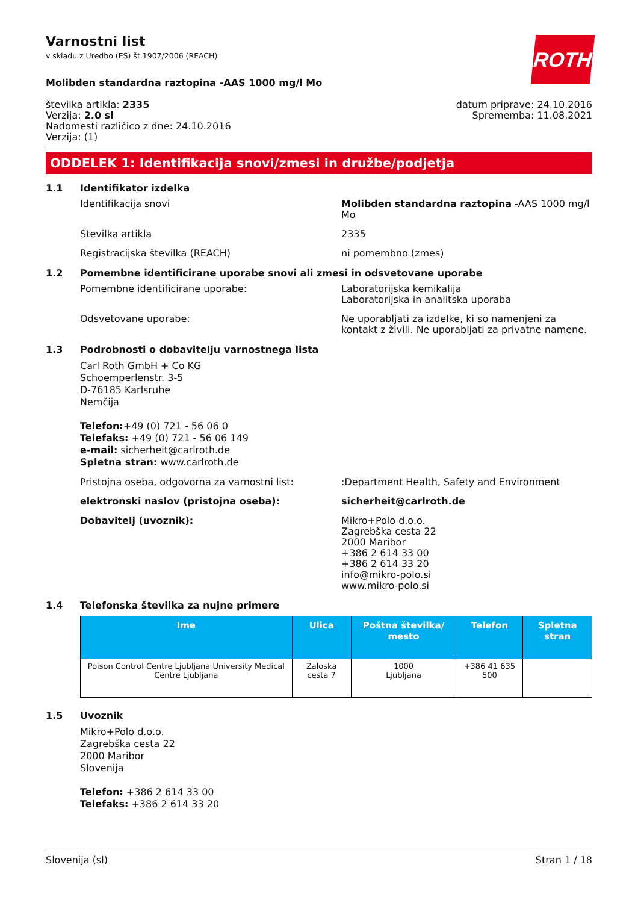ROTH
Varnostni list
v skladu z Uredbo (ES) št.1907/2006 (REACH)
Molibden standardna raztopina -AAS 1000 mg/l Mo
številka artikla: 2335
Verzija: 2.0 sl
Nadomesti različico z dne: 24.10.2016
Verzija: (1)
datum priprave: 24.10.2016
Sprememba: 11.08.2021
ODDELEK 1: Identifikacija snovi/zmesi in družbe/podjetja
1.1 Identifikator izdelka
Identifikacija snovi Molibden standardna raztopina -AAS 1000 mg/l Mo
Številka artikla 2335
Registracijska številka (REACH) ni pomembno (zmes)
1.2 Pomembne identificirane uporabe snovi ali zmesi in odsvetovane uporabe
Pomembne identificirane uporabe: Laboratorijska kemikalija
Laboratorijska in analitska uporaba
Odsvetovane uporabe: Ne uporabljati za izdelke, ki so namenjeni za kontakt z živili. Ne uporabljati za privatne namene.
1.3 Podrobnosti o dobavitelju varnostnega lista
Carl Roth GmbH + Co KG
Schoemperlenstr. 3-5
D-76185 Karlsruhe
Nemčija
Telefon:+49 (0) 721 - 56 06 0
Telefaks: +49 (0) 721 - 56 06 149
e-mail: sicherheit@carlroth.de
Spletna stran: www.carlroth.de
Pristojna oseba, odgovorna za varnostni list: :Department Health, Safety and Environment
elektronski naslov (pristojna oseba): sicherheit@carlroth.de
Dobavitelj (uvoznik): Mikro+Polo d.o.o.
Zagrebška cesta 22
2000 Maribor
+386 2 614 33 00
+386 2 614 33 20
info@mikro-polo.si
www.mikro-polo.si
1.4 Telefonska številka za nujne primere
| Ime | Ulica | Poštna številka/ mesto | Telefon | Spletna stran |
| --- | --- | --- | --- | --- |
| Poison Control Centre Ljubljana University Medical Centre Ljubljana | Zaloska cesta 7 | 1000 Ljubljana | +386 41 635 500 | |
1.5 Uvoznik
Mikro+Polo d.o.o.
Zagrebška cesta 22
2000 Maribor
Slovenija
Telefon: +386 2 614 33 00
Telefaks: +386 2 614 33 20
Slovenija (sl) Stran 1 / 18